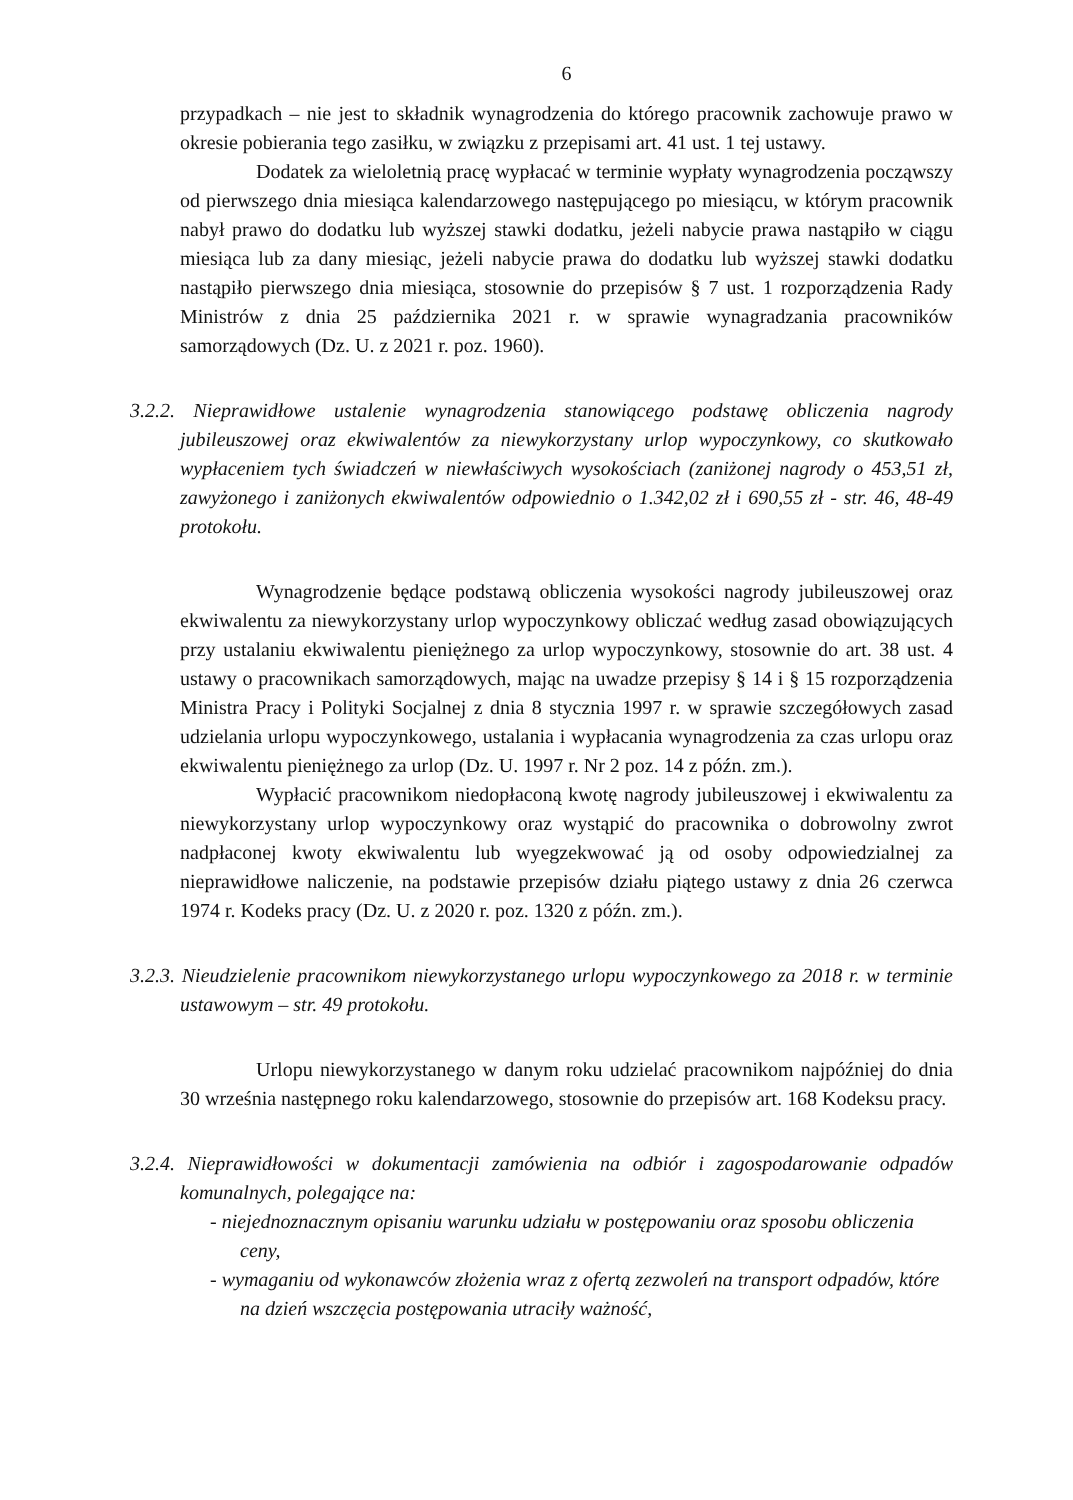6
przypadkach – nie jest to składnik wynagrodzenia do którego pracownik zachowuje prawo w okresie pobierania tego zasiłku, w związku z przepisami art. 41 ust. 1 tej ustawy.
Dodatek za wieloletnią pracę wypłacać w terminie wypłaty wynagrodzenia począwszy od pierwszego dnia miesiąca kalendarzowego następującego po miesiącu, w którym pracownik nabył prawo do dodatku lub wyższej stawki dodatku, jeżeli nabycie prawa nastąpiło w ciągu miesiąca lub za dany miesiąc, jeżeli nabycie prawa do dodatku lub wyższej stawki dodatku nastąpiło pierwszego dnia miesiąca, stosownie do przepisów § 7 ust. 1 rozporządzenia Rady Ministrów z dnia 25 października 2021 r. w sprawie wynagradzania pracowników samorządowych (Dz. U. z 2021 r. poz. 1960).
3.2.2. Nieprawidłowe ustalenie wynagrodzenia stanowiącego podstawę obliczenia nagrody jubileuszowej oraz ekwiwalentów za niewykorzystany urlop wypoczynkowy, co skutkowało wypłaceniem tych świadczeń w niewłaściwych wysokościach (zaniżonej nagrody o 453,51 zł, zawyżonego i zaniżonych ekwiwalentów odpowiednio o 1.342,02 zł i 690,55 zł - str. 46, 48-49 protokołu.
Wynagrodzenie będące podstawą obliczenia wysokości nagrody jubileuszowej oraz ekwiwalentu za niewykorzystany urlop wypoczynkowy obliczać według zasad obowiązujących przy ustalaniu ekwiwalentu pieniężnego za urlop wypoczynkowy, stosownie do art. 38 ust. 4 ustawy o pracownikach samorządowych, mając na uwadze przepisy § 14 i § 15 rozporządzenia Ministra Pracy i Polityki Socjalnej z dnia 8 stycznia 1997 r. w sprawie szczegółowych zasad udzielania urlopu wypoczynkowego, ustalania i wypłacania wynagrodzenia za czas urlopu oraz ekwiwalentu pieniężnego za urlop (Dz. U. 1997 r. Nr 2 poz. 14 z późn. zm.).
Wypłacić pracownikom niedopłaconą kwotę nagrody jubileuszowej i ekwiwalentu za niewykorzystany urlop wypoczynkowy oraz wystąpić do pracownika o dobrowolny zwrot nadpłaconej kwoty ekwiwalentu lub wyegzekwować ją od osoby odpowiedzialnej za nieprawidłowe naliczenie, na podstawie przepisów działu piątego ustawy z dnia 26 czerwca 1974 r. Kodeks pracy (Dz. U. z 2020 r. poz. 1320 z późn. zm.).
3.2.3. Nieudzielenie pracownikom niewykorzystanego urlopu wypoczynkowego za 2018 r. w terminie ustawowym – str. 49 protokołu.
Urlopu niewykorzystanego w danym roku udzielać pracownikom najpóźniej do dnia 30 września następnego roku kalendarzowego, stosownie do przepisów art. 168 Kodeksu pracy.
3.2.4. Nieprawidłowości w dokumentacji zamówienia na odbiór i zagospodarowanie odpadów komunalnych, polegające na:
- niejednoznacznym opisaniu warunku udziału w postępowaniu oraz sposobu obliczenia ceny,
- wymaganiu od wykonawców złożenia wraz z ofertą zezwoleń na transport odpadów, które na dzień wszczęcia postępowania utraciły ważność,